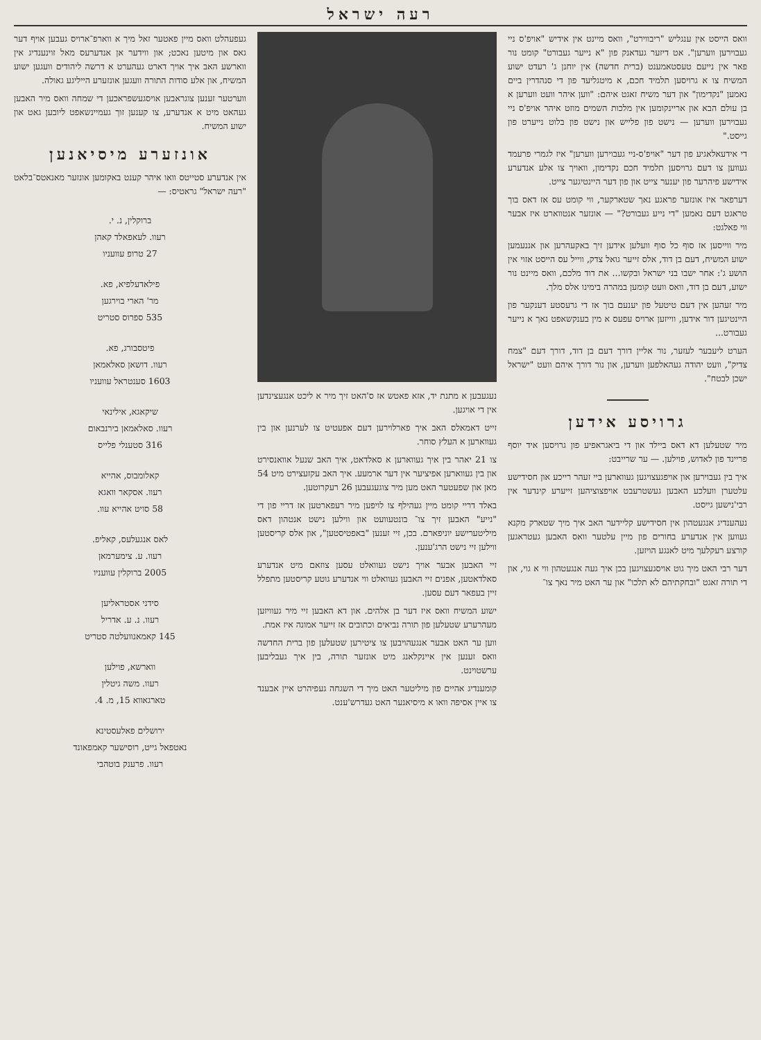רעה ישראל
וואס הייסט אין ענגליש "ריבווירט", וואס מיינט אין אידיש "אויפ'ס ניי געבוירען ווערען". אט דיזער געדאנק פון "א נייער געבורט" קומט נור פאר אין נייעם טעסטאמענט (ברית חדשה) אין יוחנן ג' רעדט ישוע המשיח צו א גרויסען תלמיד חכם, א מיטגליעד פון די סנהדרין ביים נאמען "נקדימון" און דער משיח זאגט איהם: "ווען איהר וועט ווערען א בן עולם הבא און אריינקומען אין מלכות השמים מוזט איהר אויפ'ס ניי געבוירען ווערען — נישט פון פלייש און נישט פון בלוט נייערט פון גייסט."
די אידעאלאגיע פון דער "אויפ'ס-ניי געבוירען ווערען" איז לגמרי פרעמד געווען צו דעם גרויסען תלמיד חכם נקדימון, וואויך צו אלע אנדערע אידישע פיהרער פון יענער צייט און פון דער היינטיגער צייט.
דערפאר איז אונזער פראגע נאך שטארקער, ווי קומט עס אז דאס בוך טראגט דעם נאמען "די נייע געבורט?" — אונזער אנטווארט איז אבער ווי פאלגט:
מיר ווייסען אז סוף כל סוף וועלען אידען זיך באקעהרען און אננעמען ישוע המשיח, דעם בן דוד, אלס זייער גואל צדק, ווייל עס הייסט אזוי אין הושע ג': אחר ישבו בני ישראל ובקשו... את דוד מלכם, וואס מיינט נור ישוע, דעם בן דוד, וואס וועט קומען במהרה בימינו אלס מלך.
מיר זעהען אין דעם טיטעל פון יענעם בוך אז די גרעסטע דענקער פון היינטיגען דור אידען, ווייזען ארויס עפעס א מין בענקשאפט נאך א נייער געבורט...
הערט ליעבער לעזער, נור אליין דורך דעם בן דוד, דורך דעם "צמח צדיק", וועט יהודה געהאלפען ווערען, און נור דורך איהם וועט "ישראל ישכן לבטח".
גרויסע אידען
מיר שטעלען דא דאס ביילד און די ביאגראפיע פון גרויסען איד יוסף פריינד פון לאדוש, פוילען. — ער שרייבט:
איך בין געבוירען און אויפגעצויגען געווארען ביי זעהר רייכע און חסידישע עלטערן וועלכע האבען געשטרעבט אויפצוציהען זייערע קינדער אין רבי'נישען גייסט.
נעהענדיג אנגעטהון אין חסידישע קליידער האב איך מיך שטארק מקנא געווען אין אנדערע בחורים פון מיין עלטער וואס האבען געטראגען קורצע רעקלעך מיט לאנגע הויזען.
דער רבי האט מיך גוט אויסגעצויגען בכן איך געה אנגעטהון ווי א גוי, און די תורה זאגט "ובחקתיהם לא תלכו" און ער האט מיר נאך צו־
נעגעבען א מתנת יד, אזא פאטש אז ס'האט זיך מיר א ליכט אנגעצינדען אין די אויגען.
זייט דאמאלס האב איך פארלוירען דעם אפעטיט צו לערנען און בין געווארען א העלץ סוחר.
צו 21 יאהר בין איך געווארען א סאלדאט, איך האב שנעל אוואנסירט און בין געווארען אפיציער אין דער ארמעע. איך האב עקזעצירט מיט 54 מאן און שפעטער האט מען מיר צוגעגעבען 26 רעקרוטען.
באלד דריי קומט מיין געהילף צו לויפען מיר רעפארטען אז דריי פון די "נייע" האבען זיך צו־ בונטעוועט און ווילען נישט אנטהון דאס מיליטערישע יוניפארם. בכן, זיי זענען "באפטיסטען", און אלס קריסטען ווילען זיי נישט הרג'ענען.
זיי האבען אבער אויך נישט געוואלט עסען צוזאם מיט אנדערע סאלדאטען, אפנים זיי האבען געוואלט ווי אנדערע גוטע קריסטען מתפלל זיין בעפאר דעם עסען.
ישוע המשיח וואס איז דער בן אלהים. און דא האבען זיי מיר געוויזען מעהרערע שטעלען פון תורה נביאים וכתובים אז זייער אמונה איז אמת.
ווען ער האט אבער אנגעהויבען צו ציטירען שטעלען פון ברית החדשה וואס זענען אין איינקלאנג מיט אונזער תורה, בין איך געבליבען ערשטוינט.
קומענדיג אהיים פון מיליטער האט מיך די השגחה געפיהרט איין אבענד צו איין אסיפה וואו א מיסיאנער האט געדרש'ענט.
געפעהלט וואס מיין פאטער זאל מיך א ווארפ־ארויס געבען אויף דער גאס און מיטען נאכט; און ווידער אן אנדערעס מאל זוינענדיג אין ווארשע האב איך אויך דארט געהערט א דרשה ליהודים וועגען ישוע המשיח, און אלע סודות התורה וועגען אונזערע הייליגע גאולה.
ווערטער זענען צוגראבען אויסגעשפראכען די שמחה וואס מיר האבען געהאט מיט א אנדערע, צו קענען זוך געמיינשאפט ליובען גאט און ישוע המשיח.
אונזערע מיסיאנען
אין אנדערע סטייטס וואו איהר קענט באקומען אונזער מאנאטס־בלאט "רעה ישראל" גראטיס: —
ברוקלין, נ. י.
רעוו. לעאפאלד קאהן
27 טרופ עוועניו
פילאדעלפיא, פא.
מר' הארי בוירגען
535 ספרוס סטריט
פיטסבורג, פא.
רעוו. דושאן סאלאמאן
1603 סענטראל עוועניו
שיקאגא, אילינאי
רעוו. סאלאמאן בירנבאום
316 סטענלי פלייס
קאלומבוס, אהייא
רעוו. אסקאר וואגא
58 סויט אהייא עוו.
לאס אנגעלעס, קאליפ.
רעוו. ע. צימערמאן
2005 ברוקלין עוועניו
סידני אסטראליען
רעוו. נ. ע. אדריל
145 קאמאנוועלטה סטריט
ווארשא, פוילען
רעוו. משה גיטלין
טארגאווא 15, מ. 4.
ירושלים פאלעסטינא
נאטפאל גייט, רוסישער קאמפאונד
רעוו. פרענק בוטהבי